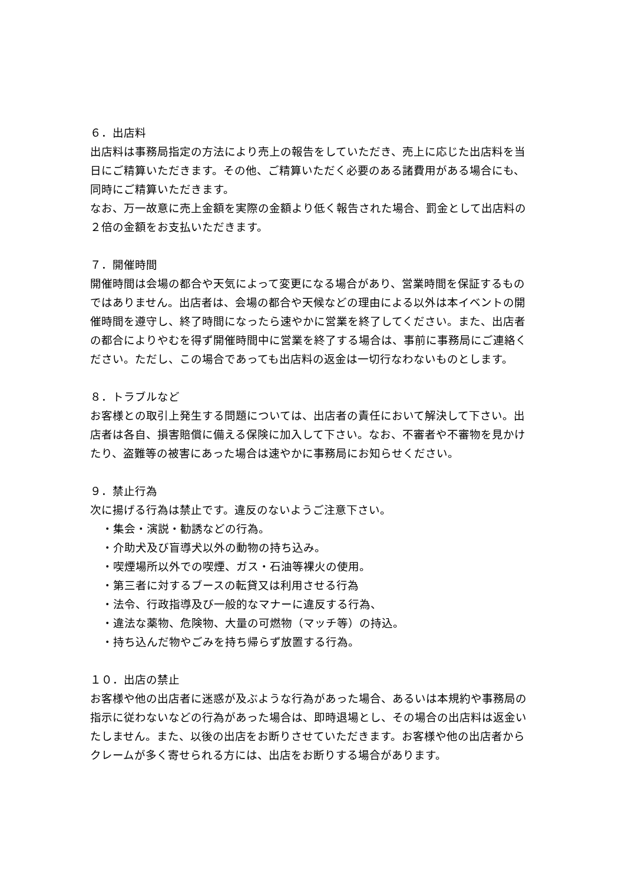６．出店料
出店料は事務局指定の方法により売上の報告をしていただき、売上に応じた出店料を当日にご精算いただきます。その他、ご精算いただく必要のある諸費用がある場合にも、同時にご精算いただきます。
なお、万一故意に売上金額を実際の金額より低く報告された場合、罰金として出店料の２倍の金額をお支払いただきます。
７．開催時間
開催時間は会場の都合や天気によって変更になる場合があり、営業時間を保証するものではありません。出店者は、会場の都合や天候などの理由による以外は本イベントの開催時間を遵守し、終了時間になったら速やかに営業を終了してください。また、出店者の都合によりやむを得ず開催時間中に営業を終了する場合は、事前に事務局にご連絡ください。ただし、この場合であっても出店料の返金は一切行なわないものとします。
８．トラブルなど
お客様との取引上発生する問題については、出店者の責任において解決して下さい。出店者は各自、損害賠償に備える保険に加入して下さい。なお、不審者や不審物を見かけたり、盗難等の被害にあった場合は速やかに事務局にお知らせください。
９．禁止行為
次に揚げる行為は禁止です。違反のないようご注意下さい。
・集会・演説・勧誘などの行為。
・介助犬及び盲導犬以外の動物の持ち込み。
・喫煙場所以外での喫煙、ガス・石油等裸火の使用。
・第三者に対するブースの転貸又は利用させる行為
・法令、行政指導及び一般的なマナーに違反する行為、
・違法な薬物、危険物、大量の可燃物（マッチ等）の持込。
・持ち込んだ物やごみを持ち帰らず放置する行為。
１０．出店の禁止
お客様や他の出店者に迷惑が及ぶような行為があった場合、あるいは本規約や事務局の指示に従わないなどの行為があった場合は、即時退場とし、その場合の出店料は返金いたしません。また、以後の出店をお断りさせていただきます。お客様や他の出店者からクレームが多く寄せられる方には、出店をお断りする場合があります。